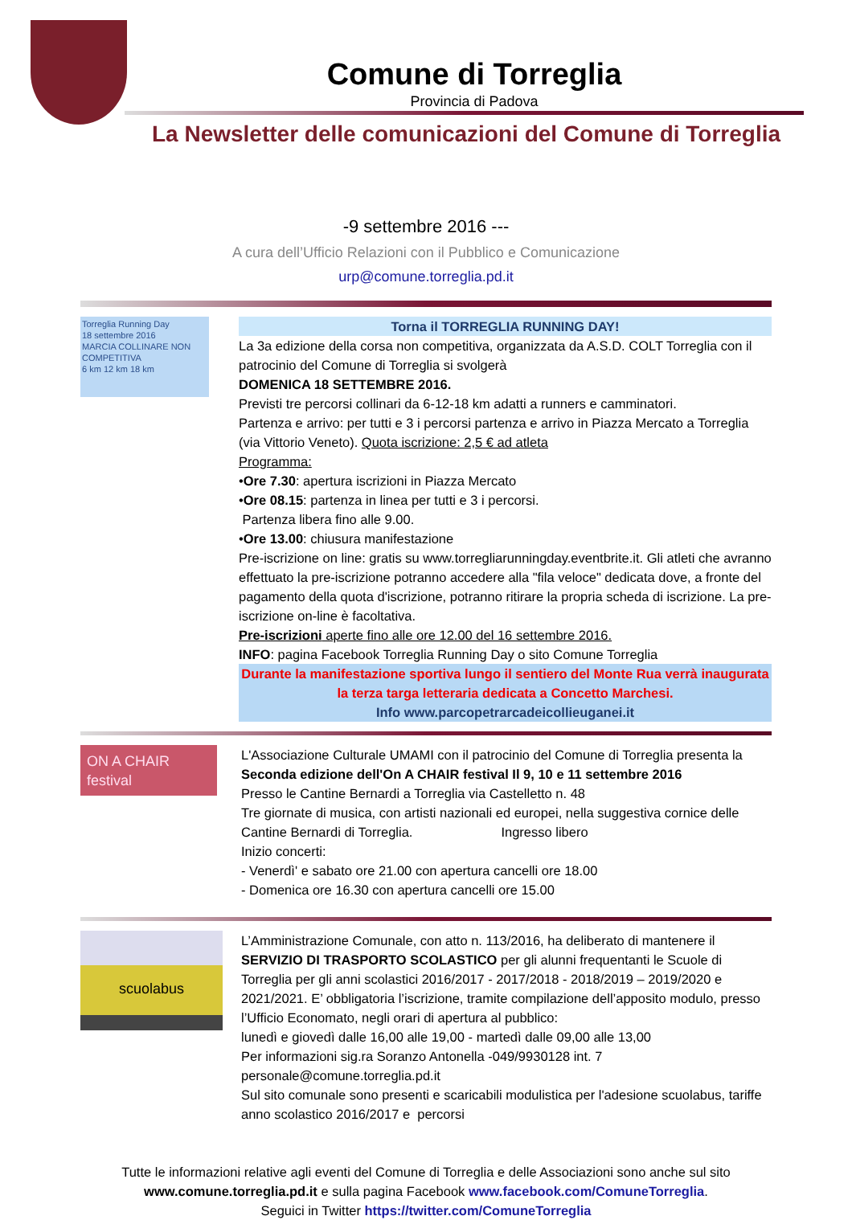Comune di Torreglia
Provincia di Padova
La Newsletter delle comunicazioni del Comune di Torreglia
-9 settembre 2016 ---
A cura dell’Ufficio Relazioni con il Pubblico e Comunicazione
urp@comune.torreglia.pd.it
Torreglia Running Day
18 settembre 2016
MARCIA COLLINARE NON COMPETITIVA
6 km 12 km 18 km
Torna il TORREGLIA RUNNING DAY!
La 3a edizione della corsa non competitiva, organizzata da A.S.D. COLT Torreglia con il patrocinio del Comune di Torreglia si svolgerà
DOMENICA 18 SETTEMBRE 2016.
Previsti tre percorsi collinari da 6-12-18 km adatti a runners e camminatori.
Partenza e arrivo: per tutti e 3 i percorsi partenza e arrivo in Piazza Mercato a Torreglia (via Vittorio Veneto). Quota iscrizione: 2,5 € ad atleta
Programma:
•Ore 7.30: apertura iscrizioni in Piazza Mercato
•Ore 08.15: partenza in linea per tutti e 3 i percorsi.
Partenza libera fino alle 9.00.
•Ore 13.00: chiusura manifestazione
Pre-iscrizione on line: gratis su www.torregliarunningday.eventbrite.it. Gli atleti che avranno effettuato la pre-iscrizione potranno accedere alla "fila veloce" dedicata dove, a fronte del pagamento della quota d'iscrizione, potranno ritirare la propria scheda di iscrizione. La pre-iscrizione on-line è facoltativa.
Pre-iscrizioni aperte fino alle ore 12.00 del 16 settembre 2016.
INFO: pagina Facebook Torreglia Running Day o sito Comune Torreglia
Durante la manifestazione sportiva lungo il sentiero del Monte Rua verrà inaugurata la terza targa letteraria dedicata a Concetto Marchesi.
Info www.parcopetrarcadeicollieuganei.it
ON A CHAIR festival
L'Associazione Culturale UMAMI con il patrocinio del Comune di Torreglia presenta la
Seconda edizione dell'On A CHAIR festival Il 9, 10 e 11 settembre 2016
Presso le Cantine Bernardi a Torreglia via Castelletto n. 48
Tre giornate di musica, con artisti nazionali ed europei, nella suggestiva cornice delle Cantine Bernardi di Torreglia. Ingresso libero
Inizio concerti:
- Venerdì' e sabato ore 21.00 con apertura cancelli ore 18.00
- Domenica ore 16.30 con apertura cancelli ore 15.00
scuolabus
L’Amministrazione Comunale, con atto n. 113/2016, ha deliberato di mantenere il SERVIZIO DI TRASPORTO SCOLASTICO per gli alunni frequentanti le Scuole di Torreglia per gli anni scolastici 2016/2017 - 2017/2018 - 2018/2019 – 2019/2020 e 2021/2021. E’ obbligatoria l’iscrizione, tramite compilazione dell’apposito modulo, presso l’Ufficio Economato, negli orari di apertura al pubblico:
lunedì e giovedì dalle 16,00 alle 19,00 - martedì dalle 09,00 alle 13,00
Per informazioni sig.ra Soranzo Antonella -049/9930128 int. 7
personale@comune.torreglia.pd.it
Sul sito comunale sono presenti e scaricabili modulistica per l'adesione scuolabus, tariffe anno scolastico 2016/2017 e percorsi
Tutte le informazioni relative agli eventi del Comune di Torreglia e delle Associazioni sono anche sul sito
www.comune.torreglia.pd.it e sulla pagina Facebook www.facebook.com/ComuneTorreglia.
Seguici in Twitter https://twitter.com/ComuneTorreglia